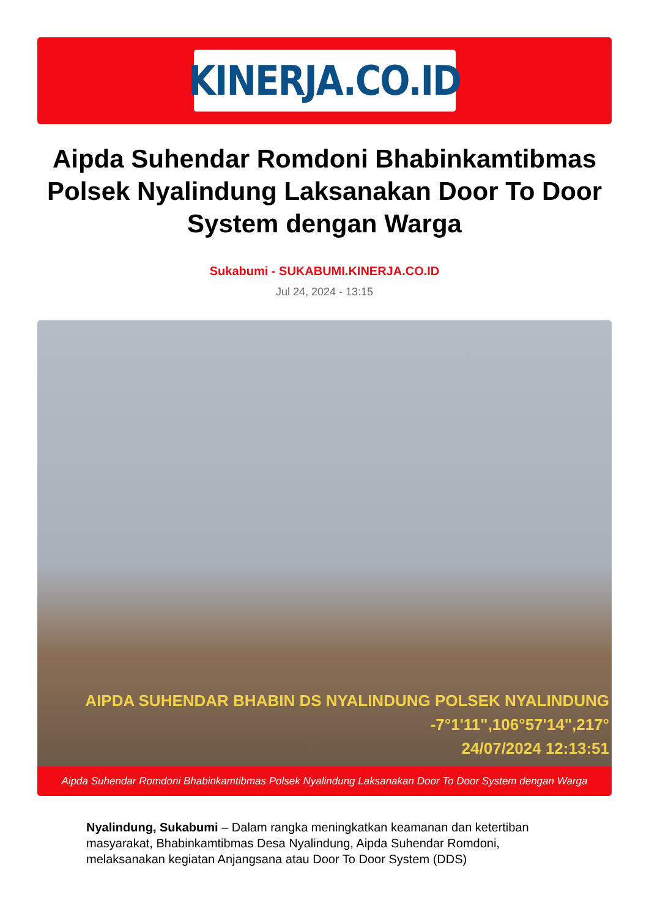KINERJA.CO.ID
Aipda Suhendar Romdoni Bhabinkamtibmas Polsek Nyalindung Laksanakan Door To Door System dengan Warga
Sukabumi - SUKABUMI.KINERJA.CO.ID
Jul 24, 2024 - 13:15
AIPDA SUHENDAR BHABIN DS NYALINDUNG POLSEK NYALINDUNG
-7°1'11",106°57'14",217°
24/07/2024 12:13:51
Aipda Suhendar Romdoni Bhabinkamtibmas Polsek Nyalindung Laksanakan Door To Door System dengan Warga
Nyalindung, Sukabumi – Dalam rangka meningkatkan keamanan dan ketertiban masyarakat, Bhabinkamtibmas Desa Nyalindung, Aipda Suhendar Romdoni, melaksanakan kegiatan Anjangsana atau Door To Door System (DDS)